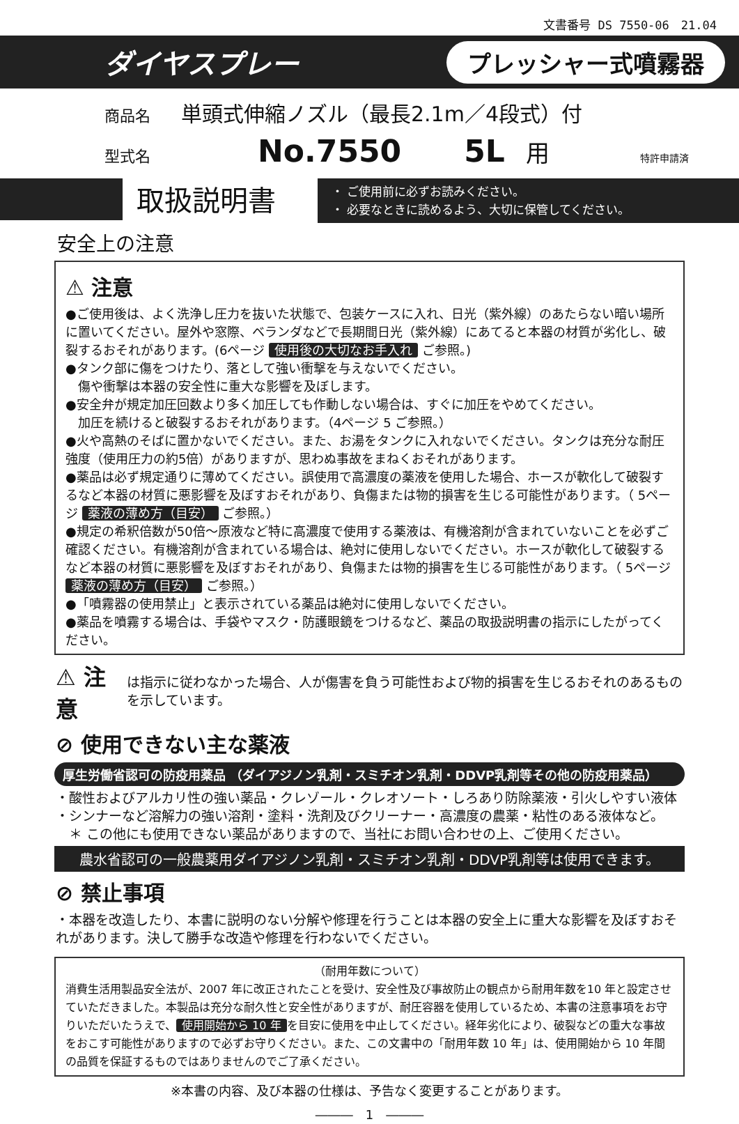文書番号 DS 7550-06　21.04
ダイヤスプレー プレッシャー式噴霧器
商品名 単頭式伸縮ノズル（最長2.1m／4段式）付
型式名 No.7550 5L 用 特許申請済
取扱説明書
・ ご使用前に必ずお読みください。
・ 必要なときに読めるよう、大切に保管してください。
安全上の注意
⚠ 注意
●ご使用後は、よく洗浄し圧力を抜いた状態で、包装ケースに入れ、日光（紫外線）のあたらない暗い場所に置いてください。屋外や窓際、ベランダなどで長期間日光（紫外線）にあてると本器の材質が劣化し、破裂するおそれがあります。(6ページ 使用後の大切なお手入れ ご参照。)
●タンク部に傷をつけたり、落として強い衝撃を与えないでください。
　傷や衝撃は本器の安全性に重大な影響を及ぼします。
●安全弁が規定加圧回数より多く加圧しても作動しない場合は、すぐに加圧をやめてください。
　加圧を続けると破裂するおそれがあります。（4ページ 5 ご参照。）
●火や高熱のそばに置かないでください。また、お湯をタンクに入れないでください。タンクは充分な耐圧強度（使用圧力の約5倍）がありますが、思わぬ事故をまねくおそれがあります。
●薬品は必ず規定通りに薄めてください。誤使用で高濃度の薬液を使用した場合、ホースが軟化して破裂するなど本器の材質に悪影響を及ぼすおそれがあり、負傷または物的損害を生じる可能性があります。（ 5ページ 薬液の薄め方（目安） ご参照。）
●規定の希釈倍数が50倍～原液など特に高濃度で使用する薬液は、有機溶剤が含まれていないことを必ずご確認ください。有機溶剤が含まれている場合は、絶対に使用しないでください。ホースが軟化して破裂するなど本器の材質に悪影響を及ぼすおそれがあり、負傷または物的損害を生じる可能性があります。（ 5ページ 薬液の薄め方（目安） ご参照。）
●「噴霧器の使用禁止」と表示されている薬品は絶対に使用しないでください。
●薬品を噴霧する場合は、手袋やマスク・防護眼鏡をつけるなど、薬品の取扱説明書の指示にしたがってください。
⚠ 注意
は指示に従わなかった場合、人が傷害を負う可能性および物的損害を生じるおそれのあるものを示しています。
⊘ 使用できない主な薬液
厚生労働省認可の防疫用薬品 （ダイアジノン乳剤・スミチオン乳剤・DDVP乳剤等その他の防疫用薬品）
・酸性およびアルカリ性の強い薬品・クレゾール・クレオソート・しろあり防除薬液・引火しやすい液体
・シンナーなど溶解力の強い溶剤・塗料・洗剤及びクリーナー・高濃度の農薬・粘性のある液体など。
　＊ この他にも使用できない薬品がありますので、当社にお問い合わせの上、ご使用ください。
農水省認可の一般農薬用ダイアジノン乳剤・スミチオン乳剤・DDVP乳剤等は使用できます。
⊘ 禁止事項
・本器を改造したり、本書に説明のない分解や修理を行うことは本器の安全上に重大な影響を及ぼすおそれがあります。決して勝手な改造や修理を行わないでください。
（耐用年数について）
消費生活用製品安全法が、2007 年に改正されたことを受け、安全性及び事故防止の観点から耐用年数を10 年と設定させていただきました。本製品は充分な耐久性と安全性がありますが、耐圧容器を使用しているため、本書の注意事項をお守りいただいたうえで、 使用開始から 10 年 を目安に使用を中止してください。経年劣化により、破裂などの重大な事故をおこす可能性がありますので必ずお守りください。また、この文書中の「耐用年数 10 年」は、使用開始から 10 年間の品質を保証するものではありませんのでご了承ください。
※本書の内容、及び本器の仕様は、予告なく変更することがあります。
―――　1　―――